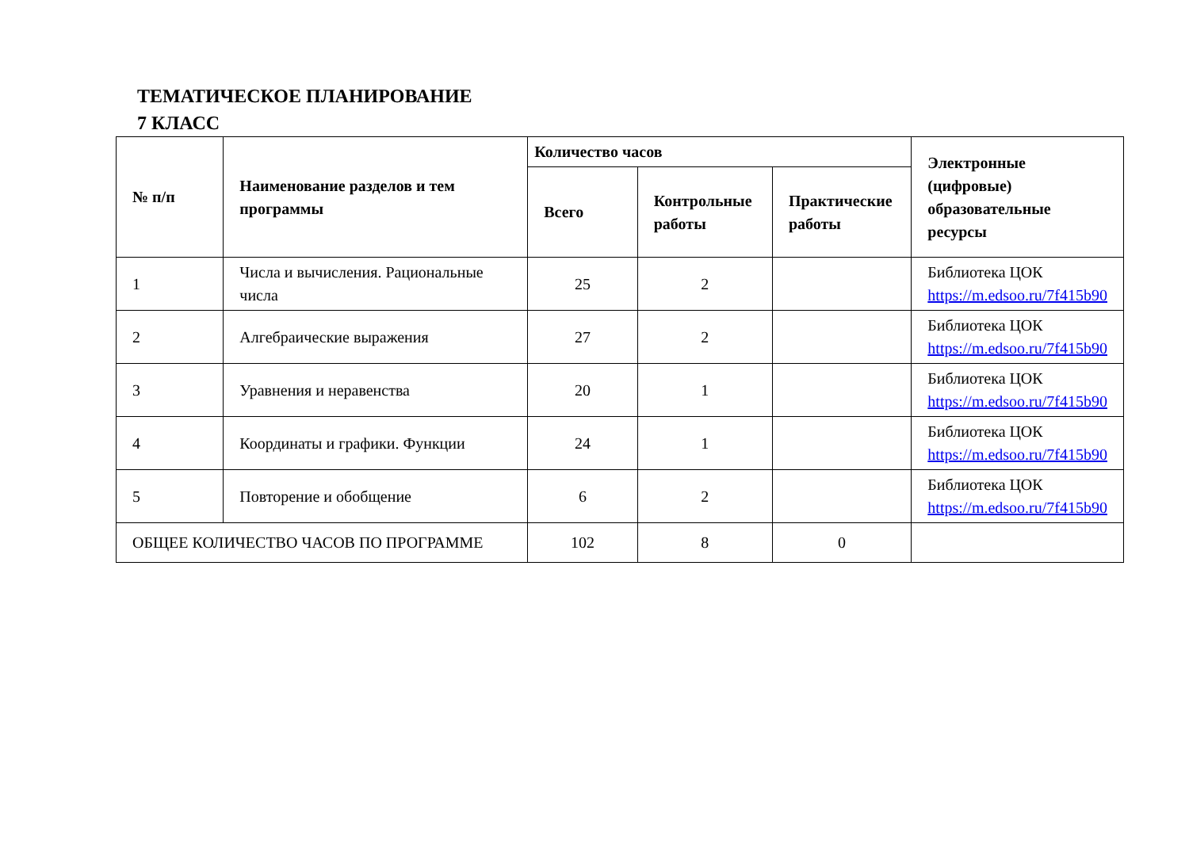ТЕМАТИЧЕСКОЕ ПЛАНИРОВАНИЕ
7 КЛАСС
| № п/п | Наименование разделов и тем программы | Количество часов | | | Электронные (цифровые) образовательные ресурсы |
| --- | --- | --- | --- | --- | --- |
| | | Всего | Контрольные работы | Практические работы | |
| 1 | Числа и вычисления. Рациональные числа | 25 | 2 | | Библиотека ЦОК https://m.edsoo.ru/7f415b90 |
| 2 | Алгебраические выражения | 27 | 2 | | Библиотека ЦОК https://m.edsoo.ru/7f415b90 |
| 3 | Уравнения и неравенства | 20 | 1 | | Библиотека ЦОК https://m.edsoo.ru/7f415b90 |
| 4 | Координаты и графики. Функции | 24 | 1 | | Библиотека ЦОК https://m.edsoo.ru/7f415b90 |
| 5 | Повторение и обобщение | 6 | 2 | | Библиотека ЦОК https://m.edsoo.ru/7f415b90 |
| ОБЩЕЕ КОЛИЧЕСТВО ЧАСОВ ПО ПРОГРАММЕ | | 102 | 8 | 0 | |